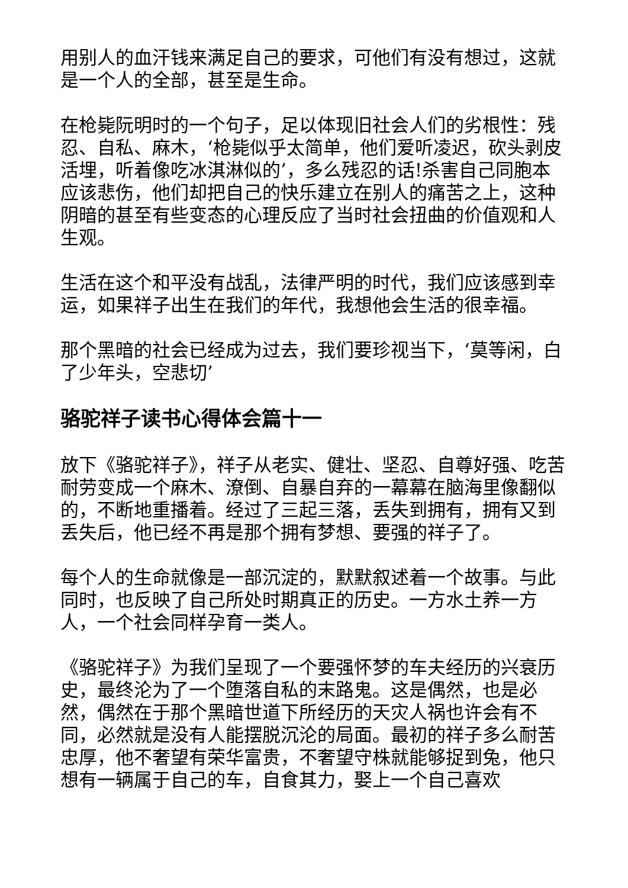用别人的血汗钱来满足自己的要求，可他们有没有想过，这就是一个人的全部，甚至是生命。
在枪毙阮明时的一个句子，足以体现旧社会人们的劣根性：残忍、自私、麻木，‘枪毙似乎太简单，他们爱听凌迟，砍头剥皮活埋，听着像吃冰淇淋似的’，多么残忍的话!杀害自己同胞本应该悲伤，他们却把自己的快乐建立在别人的痛苦之上，这种阴暗的甚至有些变态的心理反应了当时社会扭曲的价值观和人生观。
生活在这个和平没有战乱，法律严明的时代，我们应该感到幸运，如果祥子出生在我们的年代，我想他会生活的很幸福。
那个黑暗的社会已经成为过去，我们要珍视当下，‘莫等闲，白了少年头，空悲切’
骆驼祥子读书心得体会篇十一
放下《骆驼祥子》，祥子从老实、健壮、坚忍、自尊好强、吃苦耐劳变成一个麻木、潦倒、自暴自弃的一幕幕在脑海里像翻似的，不断地重播着。经过了三起三落，丢失到拥有，拥有又到丢失后，他已经不再是那个拥有梦想、要强的祥子了。
每个人的生命就像是一部沉淀的，默默叙述着一个故事。与此同时，也反映了自己所处时期真正的历史。一方水土养一方人，一个社会同样孕育一类人。
《骆驼祥子》为我们呈现了一个要强怀梦的车夫经历的兴衰历史，最终沦为了一个堕落自私的末路鬼。这是偶然，也是必然，偶然在于那个黑暗世道下所经历的天灾人祸也许会有不同，必然就是没有人能摆脱沉沦的局面。最初的祥子多么耐苦忠厚，他不奢望有荣华富贵，不奢望守株就能够捉到兔，他只想有一辆属于自己的车，自食其力，娶上一个自己喜欢